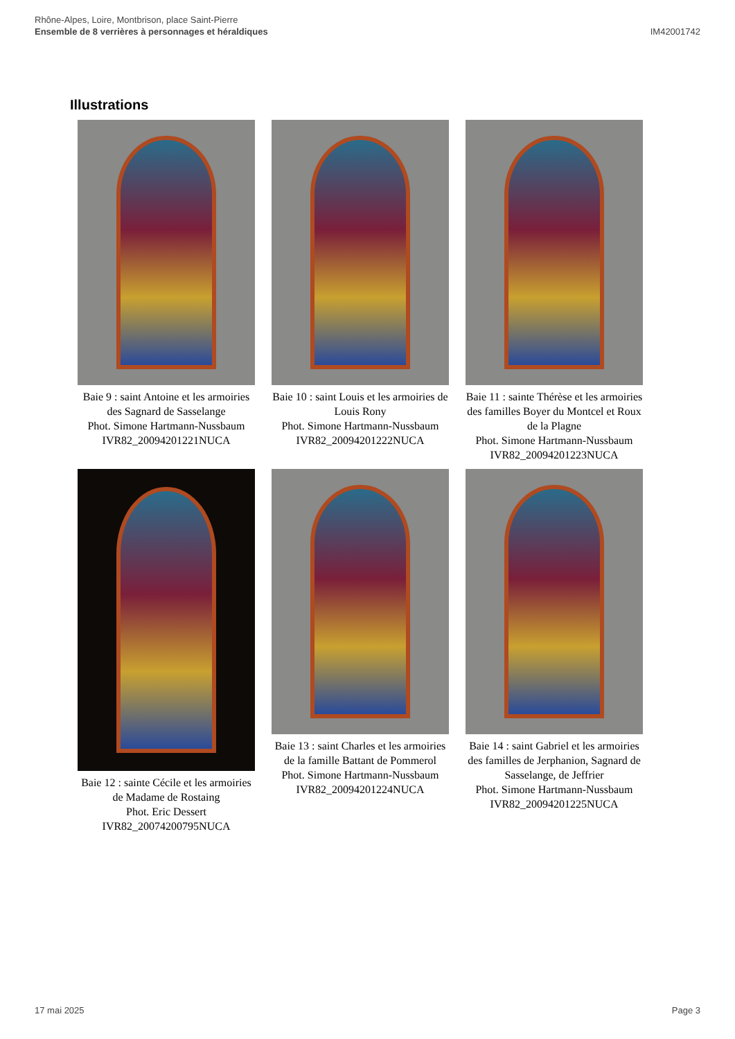Rhône-Alpes, Loire, Montbrison, place Saint-Pierre
Ensemble de 8 verrières à personnages et héraldiques
IM42001742
Illustrations
Baie 9 : saint Antoine et les armoiries des Sagnard de Sasselange
Phot. Simone Hartmann-Nussbaum
IVR82_20094201221NUCA
Baie 10 : saint Louis et les armoiries de Louis Rony
Phot. Simone Hartmann-Nussbaum
IVR82_20094201222NUCA
Baie 11 : sainte Thérèse et les armoiries des familles Boyer du Montcel et Roux de la Plagne
Phot. Simone Hartmann-Nussbaum
IVR82_20094201223NUCA
Baie 12 : sainte Cécile et les armoiries de Madame de Rostaing
Phot. Eric Dessert
IVR82_20074200795NUCA
Baie 13 : saint Charles et les armoiries de la famille Battant de Pommerol
Phot. Simone Hartmann-Nussbaum
IVR82_20094201224NUCA
Baie 14 : saint Gabriel et les armoiries des familles de Jerphanion, Sagnard de Sasselange, de Jeffrier
Phot. Simone Hartmann-Nussbaum
IVR82_20094201225NUCA
17 mai 2025 Page 3